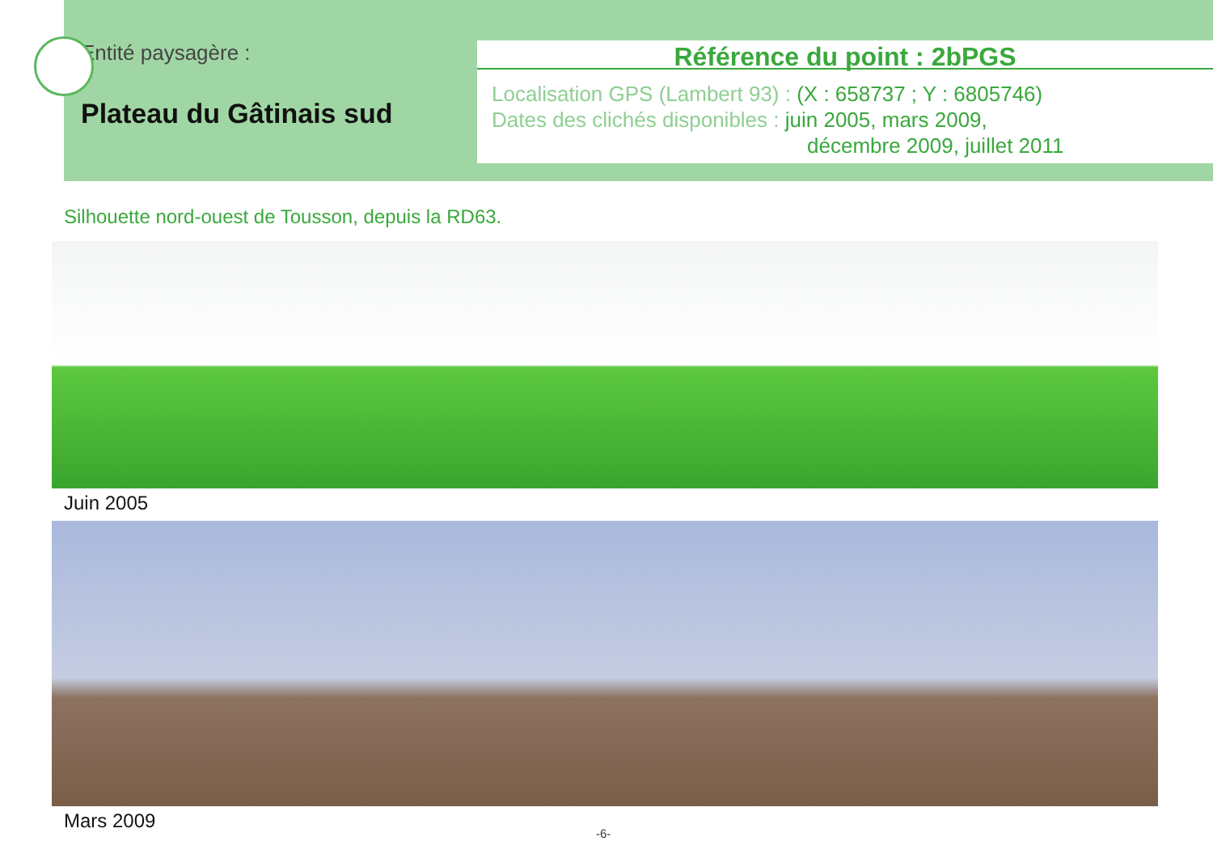Entité paysagère :
Plateau du Gâtinais sud
Référence du point : 2bPGS
Localisation GPS (Lambert 93) : (X : 658737 ; Y : 6805746)
Dates des clichés disponibles : juin 2005, mars 2009,
décembre 2009, juillet 2011
Silhouette nord-ouest de Tousson, depuis la RD63.
Juin 2005
Mars 2009
-6-